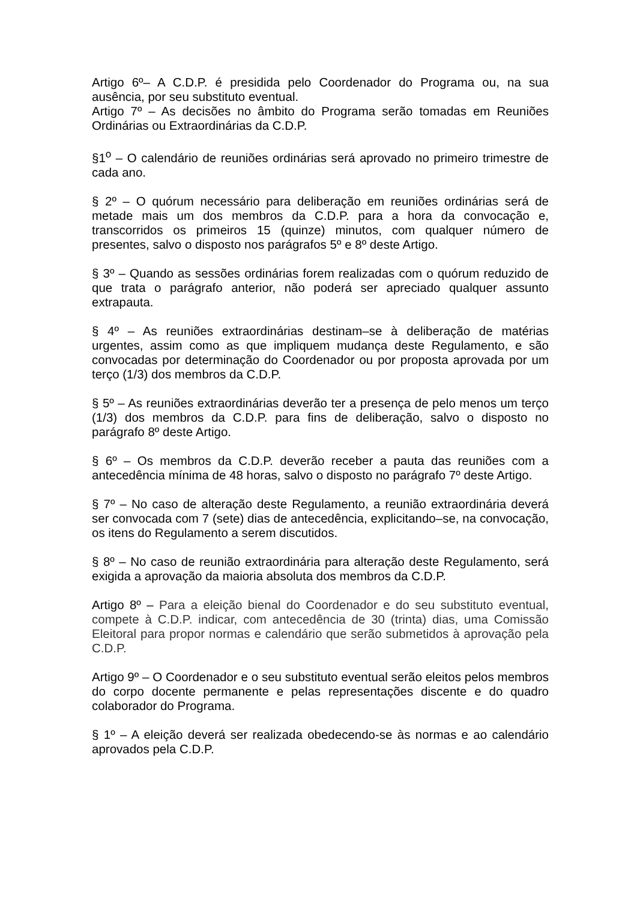Artigo 6º– A C.D.P. é presidida pelo Coordenador do Programa ou, na sua ausência, por seu substituto eventual.
Artigo 7º – As decisões no âmbito do Programa serão tomadas em Reuniões Ordinárias ou Extraordinárias da C.D.P.
§1<sup>o</sup> – O calendário de reuniões ordinárias será aprovado no primeiro trimestre de cada ano.
§ 2º – O quórum necessário para deliberação em reuniões ordinárias será de metade mais um dos membros da C.D.P. para a hora da convocação e, transcorridos os primeiros 15 (quinze) minutos, com qualquer número de presentes, salvo o disposto nos parágrafos 5º e 8º deste Artigo.
§ 3º – Quando as sessões ordinárias forem realizadas com o quórum reduzido de que trata o parágrafo anterior, não poderá ser apreciado qualquer assunto extrapauta.
§ 4º – As reuniões extraordinárias destinam–se à deliberação de matérias urgentes, assim como as que impliquem mudança deste Regulamento, e são convocadas por determinação do Coordenador ou por proposta aprovada por um terço (1/3) dos membros da C.D.P.
§ 5º – As reuniões extraordinárias deverão ter a presença de pelo menos um terço (1/3) dos membros da C.D.P. para fins de deliberação, salvo o disposto no parágrafo 8º deste Artigo.
§ 6º – Os membros da C.D.P. deverão receber a pauta das reuniões com a antecedência mínima de 48 horas, salvo o disposto no parágrafo 7º deste Artigo.
§ 7º – No caso de alteração deste Regulamento, a reunião extraordinária deverá ser convocada com 7 (sete) dias de antecedência, explicitando–se, na convocação, os itens do Regulamento a serem discutidos.
§ 8º – No caso de reunião extraordinária para alteração deste Regulamento, será exigida a aprovação da maioria absoluta dos membros da C.D.P.
Artigo 8º – Para a eleição bienal do Coordenador e do seu substituto eventual, compete à C.D.P. indicar, com antecedência de 30 (trinta) dias, uma Comissão Eleitoral para propor normas e calendário que serão submetidos à aprovação pela C.D.P.
Artigo 9º – O Coordenador e o seu substituto eventual serão eleitos pelos membros do corpo docente permanente e pelas representações discente e do quadro colaborador do Programa.
§ 1º – A eleição deverá ser realizada obedecendo-se às normas e ao calendário aprovados pela C.D.P.